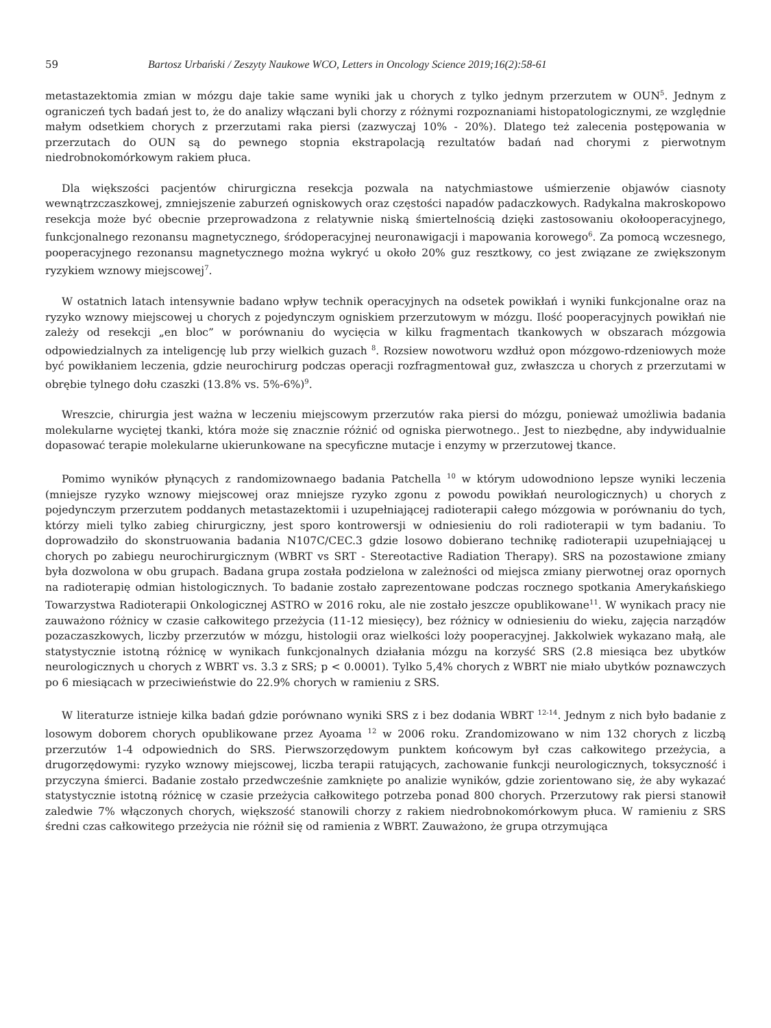59 Bartosz Urbański / Zeszyty Naukowe WCO, Letters in Oncology Science 2019;16(2):58-61
metastazektomia zmian w mózgu daje takie same wyniki jak u chorych z tylko jednym przerzutem w OUN<sup>5</sup>. Jednym z ograniczeń tych badań jest to, że do analizy włączani byli chorzy z różnymi rozpoznaniami histopatologicznymi, ze względnie małym odsetkiem chorych z przerzutami raka piersi (zazwyczaj 10% - 20%). Dlatego też zalecenia postępowania w przerzutach do OUN są do pewnego stopnia ekstrapolacją rezultatów badań nad chorymi z pierwotnym niedrobnokomórkowym rakiem płuca.
Dla większości pacjentów chirurgiczna resekcja pozwala na natychmiastowe uśmierzenie objawów ciasnoty wewnątrzczaszkowej, zmniejszenie zaburzeń ogniskowych oraz częstości napadów padaczkowych. Radykalna makroskopowo resekcja może być obecnie przeprowadzona z relatywnie niską śmiertelnością dzięki zastosowaniu okołooperacyjnego, funkcjonalnego rezonansu magnetycznego, śródoperacyjnej neuronawigacji i mapowania korowego<sup>6</sup>. Za pomocą wczesnego, pooperacyjnego rezonansu magnetycznego można wykryć u około 20% guz resztkowy, co jest związane ze zwiększonym ryzykiem wznowy miejscowej<sup>7</sup>.
W ostatnich latach intensywnie badano wpływ technik operacyjnych na odsetek powikłań i wyniki funkcjonalne oraz na ryzyko wznowy miejscowej u chorych z pojedynczym ogniskiem przerzutowym w mózgu. Ilość pooperacyjnych powikłań nie zależy od resekcji „en bloc” w porównaniu do wycięcia w kilku fragmentach tkankowych w obszarach mózgowia odpowiedzialnych za inteligencję lub przy wielkich guzach <sup>8</sup>. Rozsiew nowotworu wzdłuż opon mózgowo-rdzeniowych może być powikłaniem leczenia, gdzie neurochirurg podczas operacji rozfragmentował guz, zwłaszcza u chorych z przerzutami w obrębie tylnego dołu czaszki (13.8% vs. 5%-6%)<sup>9</sup>.
Wreszcie, chirurgia jest ważna w leczeniu miejscowym przerzutów raka piersi do mózgu, ponieważ umożliwia badania molekularne wyciętej tkanki, która może się znacznie różnić od ogniska pierwotnego.. Jest to niezbędne, aby indywidualnie dopasować terapie molekularne ukierunkowane na specyficzne mutacje i enzymy w przerzutowej tkance.
Pomimo wyników płynących z randomizownaego badania Patchella <sup>10</sup> w którym udowodniono lepsze wyniki leczenia (mniejsze ryzyko wznowy miejscowej oraz mniejsze ryzyko zgonu z powodu powikłań neurologicznych) u chorych z pojedynczym przerzutem poddanych metastazektomii i uzupełniającej radioterapii całego mózgowia w porównaniu do tych, którzy mieli tylko zabieg chirurgiczny, jest sporo kontrowersji w odniesieniu do roli radioterapii w tym badaniu. To doprowadziło do skonstruowania badania N107C/CEC.3 gdzie losowo dobierano technikę radioterapii uzupełniającej u chorych po zabiegu neurochirurgicznym (WBRT vs SRT - Stereotactive Radiation Therapy). SRS na pozostawione zmiany była dozwolona w obu grupach. Badana grupa została podzielona w zależności od miejsca zmiany pierwotnej oraz opornych na radioterapię odmian histologicznych. To badanie zostało zaprezentowane podczas rocznego spotkania Amerykańskiego Towarzystwa Radioterapii Onkologicznej ASTRO w 2016 roku, ale nie zostało jeszcze opublikowane<sup>11</sup>. W wynikach pracy nie zauważono różnicy w czasie całkowitego przeżycia (11-12 miesięcy), bez różnicy w odniesieniu do wieku, zajęcia narządów pozaczaszkowych, liczby przerzutów w mózgu, histologii oraz wielkości loży pooperacyjnej. Jakkolwiek wykazano małą, ale statystycznie istotną różnicę w wynikach funkcjonalnych działania mózgu na korzyść SRS (2.8 miesiąca bez ubytków neurologicznych u chorych z WBRT vs. 3.3 z SRS; p < 0.0001). Tylko 5,4% chorych z WBRT nie miało ubytków poznawczych po 6 miesiącach w przeciwieństwie do 22.9% chorych w ramieniu z SRS.
W literaturze istnieje kilka badań gdzie porównano wyniki SRS z i bez dodania WBRT <sup>12-14</sup>. Jednym z nich było badanie z losowym doborem chorych opublikowane przez Ayoama <sup>12</sup> w 2006 roku. Zrandomizowano w nim 132 chorych z liczbą przerzutów 1-4 odpowiednich do SRS. Pierwszorzędowym punktem końcowym był czas całkowitego przeżycia, a drugorzędowymi: ryzyko wznowy miejscowej, liczba terapii ratujących, zachowanie funkcji neurologicznych, toksyczność i przyczyna śmierci. Badanie zostało przedwcześnie zamknięte po analizie wyników, gdzie zorientowano się, że aby wykazać statystycznie istotną różnicę w czasie przeżycia całkowitego potrzeba ponad 800 chorych. Przerzutowy rak piersi stanowił zaledwie 7% włączonych chorych, większość stanowili chorzy z rakiem niedrobnokomórkowym płuca. W ramieniu z SRS średni czas całkowitego przeżycia nie różnił się od ramienia z WBRT. Zauważono, że grupa otrzymująca